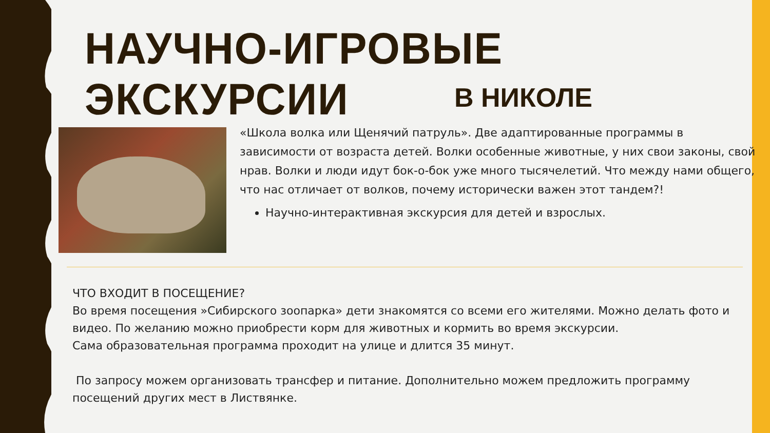НАУЧНО-ИГРОВЫЕ ЭКСКУРСИИ
В НИКОЛЕ
«Школа волка или Щенячий патруль». Две адаптированные программы в зависимости от возраста детей. Волки особенные животные, у них свои законы, свой нрав. Волки и люди идут бок-о-бок уже много тысячелетий. Что между нами общего, что нас отличает от волков, почему исторически важен этот тандем?!
Научно-интерактивная экскурсия для детей и взрослых.
ЧТО ВХОДИТ В ПОСЕЩЕНИЕ?
Во время посещения »Сибирского зоопарка» дети знакомятся со всеми его жителями. Можно делать фото и видео. По желанию можно приобрести корм для животных и кормить во время экскурсии.
Сама образовательная программа проходит на улице и длится 35 минут.
По запросу можем организовать трансфер и питание. Дополнительно можем предложить программу посещений других мест в Листвянке.